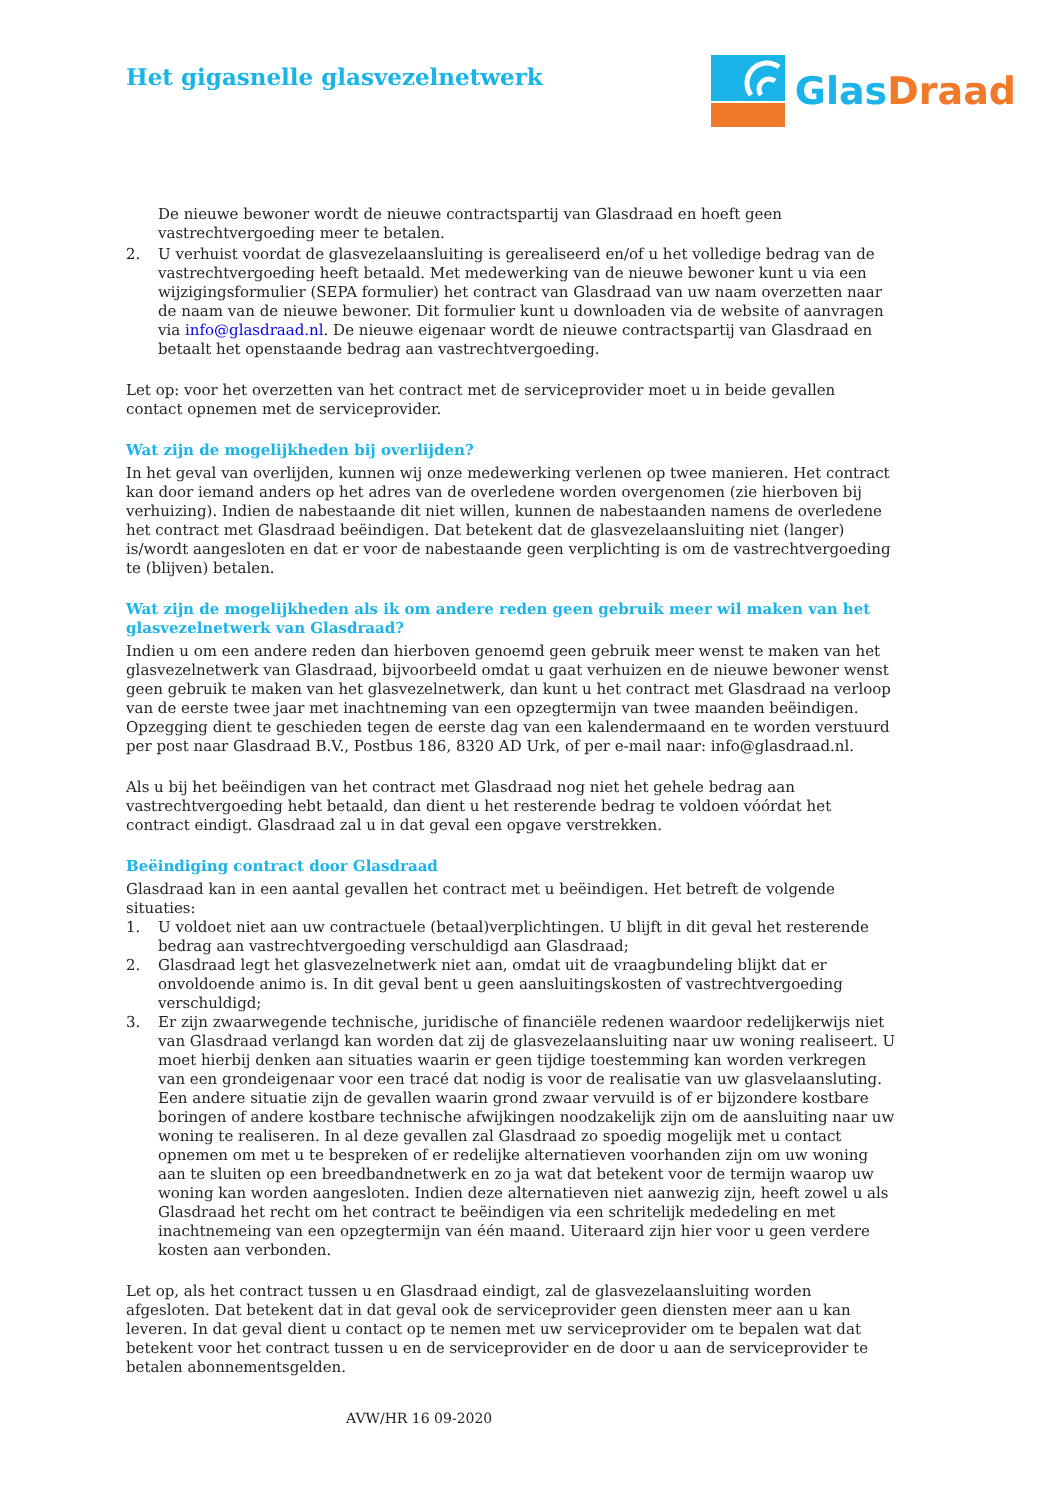Het gigasnelle glasvezelnetwerk
Glas Draad
De nieuwe bewoner wordt de nieuwe contractspartij van Glasdraad en hoeft geen vastrechtvergoeding meer te betalen.
2. U verhuist voordat de glasvezelaansluiting is gerealiseerd en/of u het volledige bedrag van de vastrechtvergoeding heeft betaald. Met medewerking van de nieuwe bewoner kunt u via een wijzigingsformulier (SEPA formulier) het contract van Glasdraad van uw naam overzetten naar de naam van de nieuwe bewoner. Dit formulier kunt u downloaden via de website of aanvragen via info@glasdraad.nl. De nieuwe eigenaar wordt de nieuwe contractspartij van Glasdraad en betaalt het openstaande bedrag aan vastrechtvergoeding.
Let op: voor het overzetten van het contract met de serviceprovider moet u in beide gevallen contact opnemen met de serviceprovider.
Wat zijn de mogelijkheden bij overlijden?
In het geval van overlijden, kunnen wij onze medewerking verlenen op twee manieren. Het contract kan door iemand anders op het adres van de overledene worden overgenomen (zie hierboven bij verhuizing). Indien de nabestaande dit niet willen, kunnen de nabestaanden namens de overledene het contract met Glasdraad beëindigen. Dat betekent dat de glasvezelaansluiting niet (langer) is/wordt aangesloten en dat er voor de nabestaande geen verplichting is om de vastrechtvergoeding te (blijven) betalen.
Wat zijn de mogelijkheden als ik om andere reden geen gebruik meer wil maken van het glasvezelnetwerk van Glasdraad?
Indien u om een andere reden dan hierboven genoemd geen gebruik meer wenst te maken van het glasvezelnetwerk van Glasdraad, bijvoorbeeld omdat u gaat verhuizen en de nieuwe bewoner wenst geen gebruik te maken van het glasvezelnetwerk, dan kunt u het contract met Glasdraad na verloop van de eerste twee jaar met inachtneming van een opzegtermijn van twee maanden beëindigen. Opzegging dient te geschieden tegen de eerste dag van een kalendermaand en te worden verstuurd per post naar Glasdraad B.V., Postbus 186, 8320 AD Urk, of per e-mail naar: info@glasdraad.nl.
Als u bij het beëindigen van het contract met Glasdraad nog niet het gehele bedrag aan vastrechtvergoeding hebt betaald, dan dient u het resterende bedrag te voldoen vóórdat het contract eindigt. Glasdraad zal u in dat geval een opgave verstrekken.
Beëindiging contract door Glasdraad
Glasdraad kan in een aantal gevallen het contract met u beëindigen. Het betreft de volgende situaties:
1. U voldoet niet aan uw contractuele (betaal)verplichtingen. U blijft in dit geval het resterende bedrag aan vastrechtvergoeding verschuldigd aan Glasdraad;
2. Glasdraad legt het glasvezelnetwerk niet aan, omdat uit de vraagbundeling blijkt dat er onvoldoende animo is. In dit geval bent u geen aansluitingskosten of vastrechtvergoeding verschuldigd;
3. Er zijn zwaarwegende technische, juridische of financiële redenen waardoor redelijkerwijs niet van Glasdraad verlangd kan worden dat zij de glasvezelaansluiting naar uw woning realiseert. U moet hierbij denken aan situaties waarin er geen tijdige toestemming kan worden verkregen van een grondeigenaar voor een tracé dat nodig is voor de realisatie van uw glasvelaansluting. Een andere situatie zijn de gevallen waarin grond zwaar vervuild is of er bijzondere kostbare boringen of andere kostbare technische afwijkingen noodzakelijk zijn om de aansluiting naar uw woning te realiseren. In al deze gevallen zal Glasdraad zo spoedig mogelijk met u contact opnemen om met u te bespreken of er redelijke alternatieven voorhanden zijn om uw woning aan te sluiten op een breedbandnetwerk en zo ja wat dat betekent voor de termijn waarop uw woning kan worden aangesloten. Indien deze alternatieven niet aanwezig zijn, heeft zowel u als Glasdraad het recht om het contract te beëindigen via een schritelijk mededeling en met inachtnemeing van een opzegtermijn van één maand. Uiteraard zijn hier voor u geen verdere kosten aan verbonden.
Let op, als het contract tussen u en Glasdraad eindigt, zal de glasvezelaansluiting worden afgesloten. Dat betekent dat in dat geval ook de serviceprovider geen diensten meer aan u kan leveren. In dat geval dient u contact op te nemen met uw serviceprovider om te bepalen wat dat betekent voor het contract tussen u en de serviceprovider en de door u aan de serviceprovider te betalen abonnementsgelden.
AVW/HR 16 09-2020